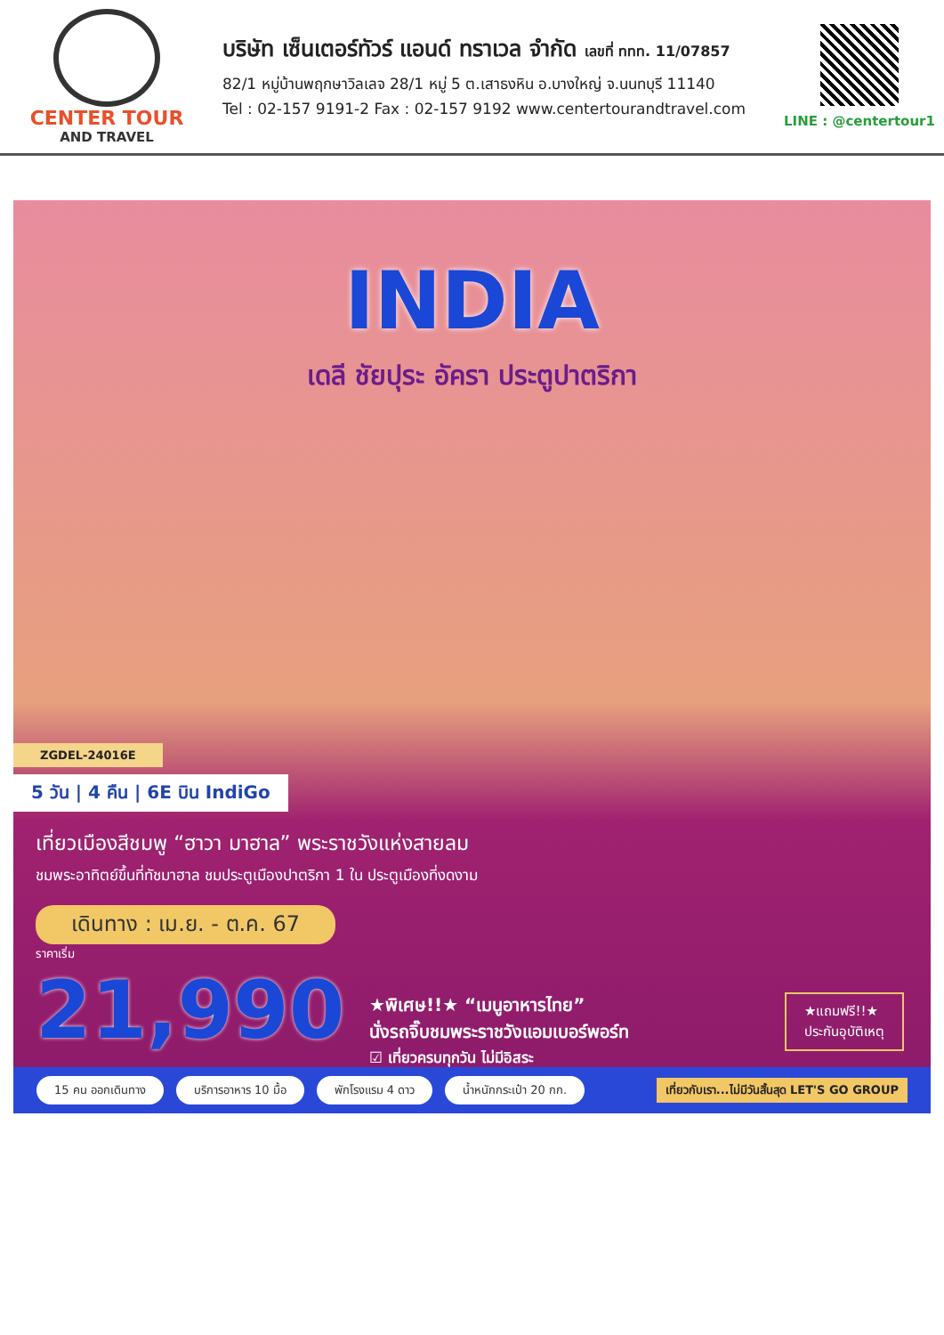CENTER TOUR
AND TRAVEL
บริษัท เซ็นเตอร์ทัวร์ แอนด์ ทราเวล จำกัด เลขที่ ททท. 11/07857
82/1 หมู่บ้านพฤกษาวิลเลจ 28/1 หมู่ 5 ต.เสาธงหิน อ.บางใหญ่ จ.นนทบุรี 11140
Tel : 02-157 9191-2 Fax : 02-157 9192 www.centertourandtravel.com
LINE : @centertour1
INDIA
เดลี ชัยปุระ อัครา ประตูปาตริกา
ZGDEL-24016E
5 วัน | 4 คืน | 6E บิน IndiGo
เที่ยวเมืองสีชมพู “ฮาวา มาฮาล” พระราชวังแห่งสายลม
ชมพระอาทิตย์ขึ้นที่ทัชมาฮาล ชมประตูเมืองปาตริกา 1 ใน ประตูเมืองที่งดงาม
เดินทาง : เม.ย. - ต.ค. 67
ราคาเริ่ม
21,990
★พิเศษ!!★ “เมนูอาหารไทย”
นั่งรถจิ๊บชมพระราชวังแอมเบอร์พอร์ท
☑ เที่ยวครบทุกวัน ไม่มีอิสระ
★แถมฟรี!!★
ประกันอุบัติเหตุ
15 คน ออกเดินทาง บริการอาหาร 10 มื้อ พักโรงแรม 4 ดาว น้ำหนักกระเป๋า 20 กก. เที่ยวกับเรา...ไม่มีวันสิ้นสุด LET'S GO GROUP